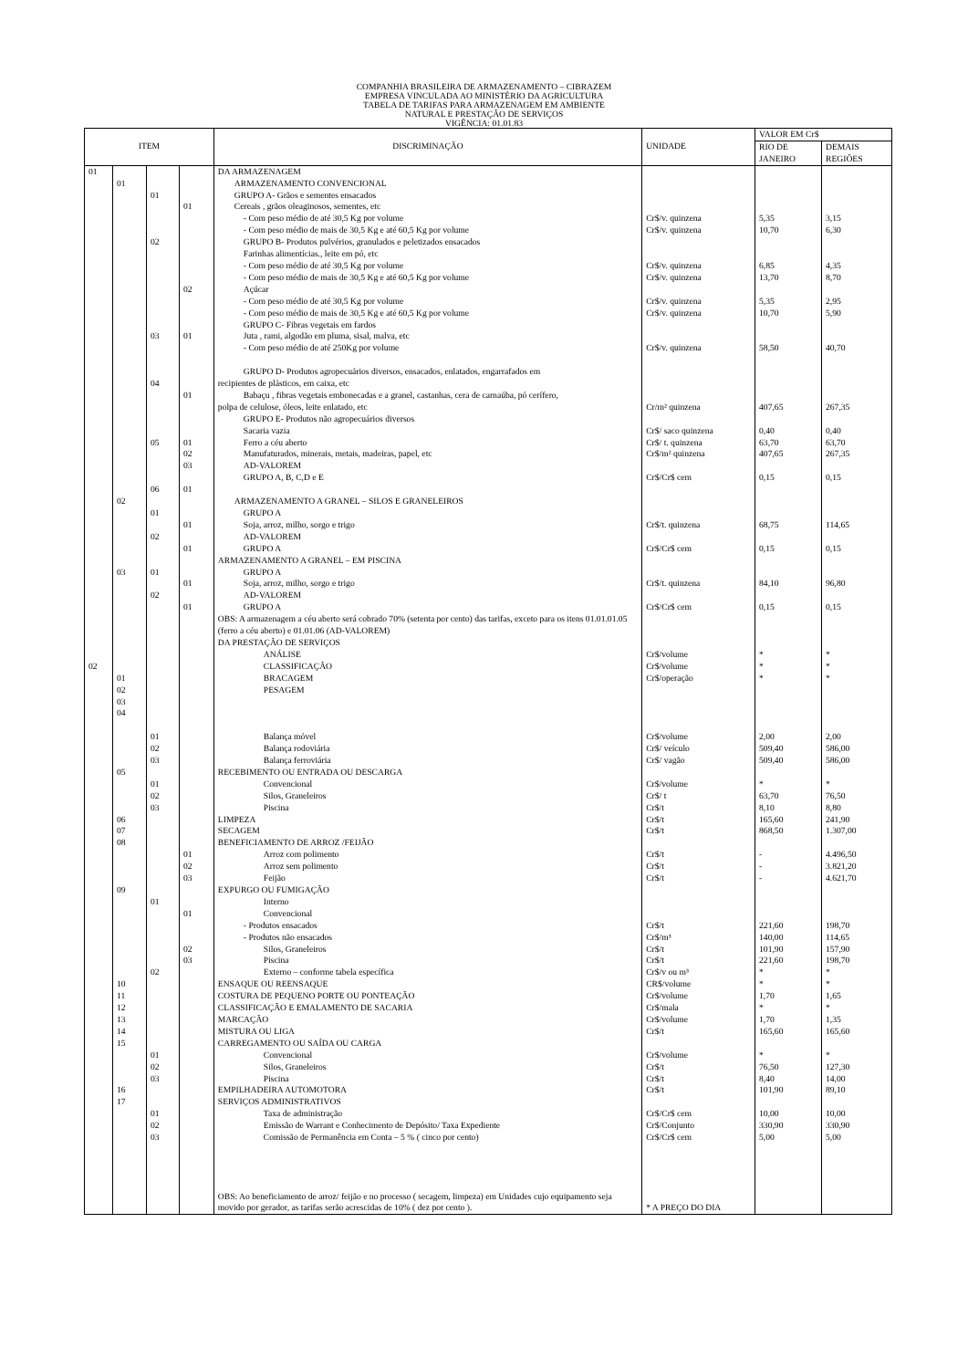COMPANHIA BRASILEIRA DE ARMAZENAMENTO – CIBRAZEM
EMPRESA VINCULADA AO MINISTÉRIO DA AGRICULTURA
TABELA DE TARIFAS PARA ARMAZENAGEM EM AMBIENTE
NATURAL E PRESTAÇÃO DE SERVIÇOS
VIGÊNCIA: 01.01.83
| ITEM | | | | DISCRIMINAÇÃO | UNIDADE | VALOR EM Cr$ | |
| --- | --- | --- | --- | --- | --- | --- | --- |
| | | | | | | RIO DE JANEIRO | DEMAIS REGIÕES |
| 01 | 01 | 01 | 01 | DA ARMAZENAGEM ARMAZENAMENTO CONVENCIONAL GRUPO A- Grãos e sementes ensacados Cereais , grãos oleaginosos, sementes, etc - Com peso médio de até 30,5 Kg por volume - Com peso médio de mais de 30,5 Kg e até 60,5 Kg por volume | Cr$/v. quinzena Cr$/v. quinzena | 5,35 10,70 | 3,15 6,30 |
| | | 02 03 04 05 06 | 02 01 01 01 02 03 01 | GRUPO B- Produtos pulvérios, granulados e peletizados ensacados Farinhas alimentícias., leite em pó, etc - Com peso médio de até 30,5 Kg por volume - Com peso médio de mais de 30,5 Kg e até 60,5 Kg por volume Açúcar - Com peso médio de até 30,5 Kg por volume - Com peso médio de mais de 30,5 Kg e até 60,5 Kg por volume GRUPO C- Fibras vegetais em fardos Juta , rami, algodão em pluma, sisal, malva, etc - Com peso médio de até 250Kg por volume GRUPO D- Produtos agropecuários diversos, ensacados, enlatados, engarrafados em recipientes de plásticos, em caixa, etc Babaçu , fibras vegetais embonecadas e a granel, castanhas, cera de carnaúba, pó cerífero, polpa de celulose, óleos, leite enlatado, etc GRUPO E- Produtos não agropecuários diversos Sacaria vazia Ferro a céu aberto Manufaturados, minerais, metais, madeiras, papel, etc AD-VALOREM GRUPO A, B, C,D e E | Cr$/v. quinzena Cr$/v. quinzena Cr$/v. quinzena Cr$/v. quinzena Cr$/v. quinzena Cr/m² quinzena Cr$/ saco quinzena Cr$/ t. quinzena Cr$/m² quinzena Cr$/Cr$ cem | 6,85 13,70 5,35 10,70 58,50 407,65 0,40 63,70 407,65 0,15 | 4,35 8,70 2,95 5,90 40,70 267,35 0,40 63,70 267,35 0,15 |
| 02 | 02 03 01 02 03 04 | 01 02 01 02 | 01 01 01 01 | ARMAZENAMENTO A GRANEL – SILOS E GRANELEIROS GRUPO A Soja, arroz, milho, sorgo e trigo AD-VALOREM GRUPO A ARMAZENAMENTO A GRANEL – EM PISCINA GRUPO A Soja, arroz, milho, sorgo e trigo AD-VALOREM GRUPO A OBS: A armazenagem a céu aberto será cobrado 70% (setenta por cento) das tarifas, exceto para os itens 01.01.01.05 (ferro a céu aberto) e 01.01.06 (AD-VALOREM) DA PRESTAÇÃO DE SERVIÇOS ANÁLISE CLASSIFICAÇÃO BRACAGEM PESAGEM | Cr$/t. quinzena Cr$/Cr$ cem Cr$/t. quinzena Cr$/Cr$ cem Cr$/volume Cr$/volume Cr$/operação | 68,75 0,15 84,10 0,15 * * * | 114,65 0,15 96,80 0,15 * * * |
| | 05 06 07 08 09 | 01 02 03 01 02 03 | 01 02 03 | Balança móvel Balança rodoviária Balança ferroviária RECEBIMENTO OU ENTRADA OU DESCARGA Convencional Silos, Graneleiros Piscina LIMPEZA SECAGEM BENEFICIAMENTO DE ARROZ /FEIJÃO Arroz com polimento Arroz sem polimento Feijão EXPURGO OU FUMIGAÇÃO | Cr$/volume Cr$/ veículo Cr$/ vagão Cr$/volume Cr$/ t Cr$/t Cr$/t Cr$/t Cr$/t Cr$/t Cr$/t | 2,00 509,40 509,40 * 63,70 8,10 165,60 868,50 - - - | 2,00 586,00 586,00 * 76,50 8,80 241,90 1.307,00 4.496,50 3.821,20 4.621,70 |
| | 10 11 12 13 14 15 16 17 | 01 02 01 02 03 01 02 03 | 01 02 03 | Interno Convencional - Produtos ensacados - Produtos não ensacados Silos, Graneleiros Piscina Externo – conforme tabela específica ENSAQUE OU REENSAQUE COSTURA DE PEQUENO PORTE OU PONTEAÇÃO CLASSIFICAÇÃO E EMALAMENTO DE SACARIA MARCAÇÃO MISTURA OU LIGA CARREGAMENTO OU SAÍDA OU CARGA Convencional Silos, Graneleiros Piscina EMPILHADEIRA AUTOMOTORA SERVIÇOS ADMINISTRATIVOS Taxa de administração Emissão de Warrant e Conhecimento de Depósito/ Taxa Expediente Comissão de Permanência em Conta – 5 % ( cinco por cento) OBS: Ao beneficiamento de arroz/ feijão e no processo ( secagem, limpeza) em Unidades cujo equipamento seja movido por gerador, as tarifas serão acrescidas de 10% ( dez por cento ). | Cr$/t Cr$/m³ Cr$/t Cr$/t Cr$/v ou m³ CR$/volume Cr$/volume Cr$/mala Cr$/volume Cr$/t Cr$/volume Cr$/t Cr$/t Cr$/t Cr$/Cr$ cem Cr$/Conjunto Cr$/Cr$ cem * A PREÇO DO DIA | 221,60 140,00 101,90 221,60 * * 1,70 * 1,70 165,60 * 76,50 8,40 101,90 10,00 330,90 5,00 | 198,70 114,65 157,90 198,70 * * 1,65 * 1,35 165,60 * 127,30 14,00 89,10 10,00 330,90 5,00 |